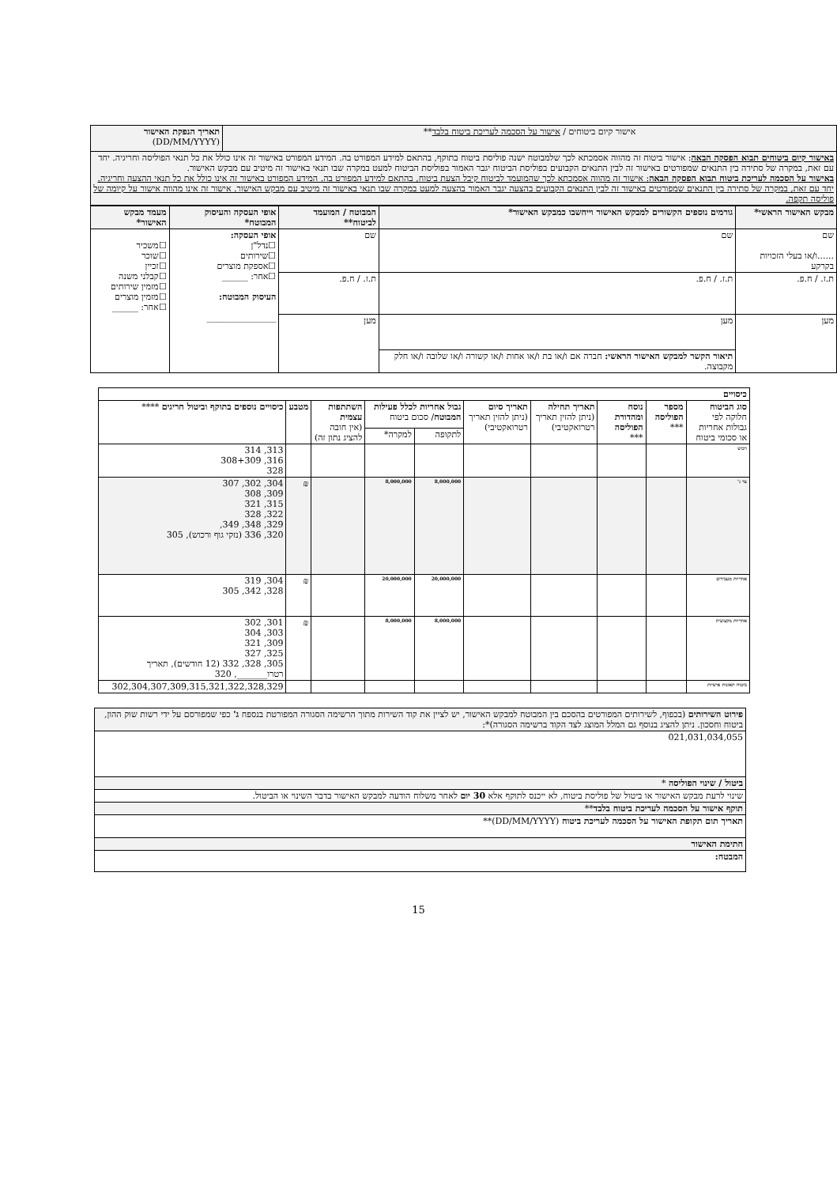| אישור קיום ביטוחים / אישור על הסכמה לעריכת ביטוח בלבד ** | תאריך הנפקת האישור (DD/MM/YYYY) |
| באישור קיום ביטוחים תבוא הפסקה הבאה : אישור ביטוח זה מהווה אסמכתא לכך שלמבוטח ישנה פוליסת ביטוח בתוקף, בהתאם למידע המפורט בה. המידע המפורט באישור זה אינו כולל את כל תנאי הפוליסה וחריגיה. יחד עם זאת, במקרה של סתירה בין התנאים שמפורטים באישור זה לבין התנאים הקבועים בפוליסת הביטוח יגבר האמור בפוליסת הביטוח למעט במקרה שבו תנאי באישור זה מיטיב עם מבקש האישור. באישור על הסכמה לעריכת ביטוח תבוא הפסקה הבאה : אישור זה מהווה אסמכתא לכך שהמועמד לביטוח קיבל הצעת ביטוח, בהתאם למידע המפורט בה. המידע המפורט באישור זה אינו כולל את כל תנאי ההצעה וחריגיה. יחד עם זאת, במקרה של סתירה בין התנאים שמפורטים באישור זה לבין התנאים הקבועים בהצעה יגבר האמור בהצעה למעט במקרה שבו תנאי באישור זה מיטיב עם מבקש האישור. אישור זה אינו מהווה אישור על קיומה של פוליסה תקפה. | |
| מבקש האישור הראשי* | גורמים נוספים הקשורים למבקש האישור וייחשבו כמבקש האישור* | המבוטח / המועמד לביטוח** | אופי העסקה והעיסוק המבוטח* | מעמד מבקש האישור* |
| --- | --- | --- | --- | --- |
| שם ......ו/או בעלי הזכויות בקרקע | שם | שם | אופי העסקה: ☐נדל"ן ☐שירותים ☐אספקת מוצרים ☐אחר: ______ העיסוק המבוטח: ________________ | ☐משכיר ☐שוכר ☐זכיין ☐קבלני משנה ☐מזמין שירותים ☐מזמין מוצרים ☐אחר: ______ |
| ת.ז. / ח.פ. | ת.ז. / ח.פ. | ת.ז. / ח.פ. | | |
| מען | מען | מען | | |
| | תיאור הקשר למבקש האישור הראשי: חברה אם ו/או בת ו/או אחות ו/או קשורה ו/או שלובה ו/או חלק מקבוצה. | | | |
| כיסויים | | | | | | | | | |
| סוג הביטוח חלוקה לפי גבולות אחריות או סכומי ביטוח | מספר הפוליסה *** | נוסח ומהדורת הפוליסה *** | תאריך תחילה (ניתן להזין תאריך רטרואקטיבי) | תאריך סיום (ניתן להזין תאריך רטרואקטיבי) | גבול אחריות לכלל פעילות המבוטח / סכום ביטוח | | השתתפות עצמית (אין חובה להציג נתון זה) | מטבע | כיסויים נוספים בתוקף וביטול חריגים **** |
| | | | | | לתקופה | למקרה* | | | |
| רכוש | | | | | | | | | 313, 314 316, 308+309 328 |
| צד ג' | | | | | 8,000,000 | 8,000,000 | | ₪ | 304, 302, 307 309, 308 315, 321 322, 328 329, 348, 349, 320, 336 (נזקי גוף ורכוש), 305 |
| אחריות מעבידים | | | | | 20,000,000 | 20,000,000 | | ₪ | 304, 319 328, 342, 305 |
| אחריות מקצועית | | | | | 8,000,000 | 8,000,000 | | ₪ | 301, 302 303, 304 309, 321 325, 327 305, 328, 332 (12 חודשים), תאריך רטרו_______, 320 |
| ביטוח תאונות אישיות | | | | | | | | | 302,304,307,309,315,321,322,328,329 |
| פירוט השירותים (בכפוף, לשירותים המפורטים בהסכם בין המבוטח למבקש האישור, יש לציין את קוד השירות מתוך הרשימה הסגורה המפורטת בנספח ג' כפי שמפורסם על ידי רשות שוק ההון, ביטוח וחסכון. ניתן להציג בנוסף גם המלל המוצג לצד הקוד ברשימה הסגורה)*: |
| 021,031,034,055 |
| ביטול / שינוי הפוליסה * |
| שינוי לרעת מבקש האישור או ביטול של פוליסת ביטוח, לא ייכנס לתוקף אלא 30 יום לאחר משלוח הודעה למבקש האישור בדבר השינוי או הביטול. |
| תוקף אישור על הסכמה לעריכת ביטוח בלבד ** |
| תאריך תום תקופת האישור על הסכמה לעריכת ביטוח (DD/MM/YYYY)** |
| חתימת האישור |
| המבטח: |
15